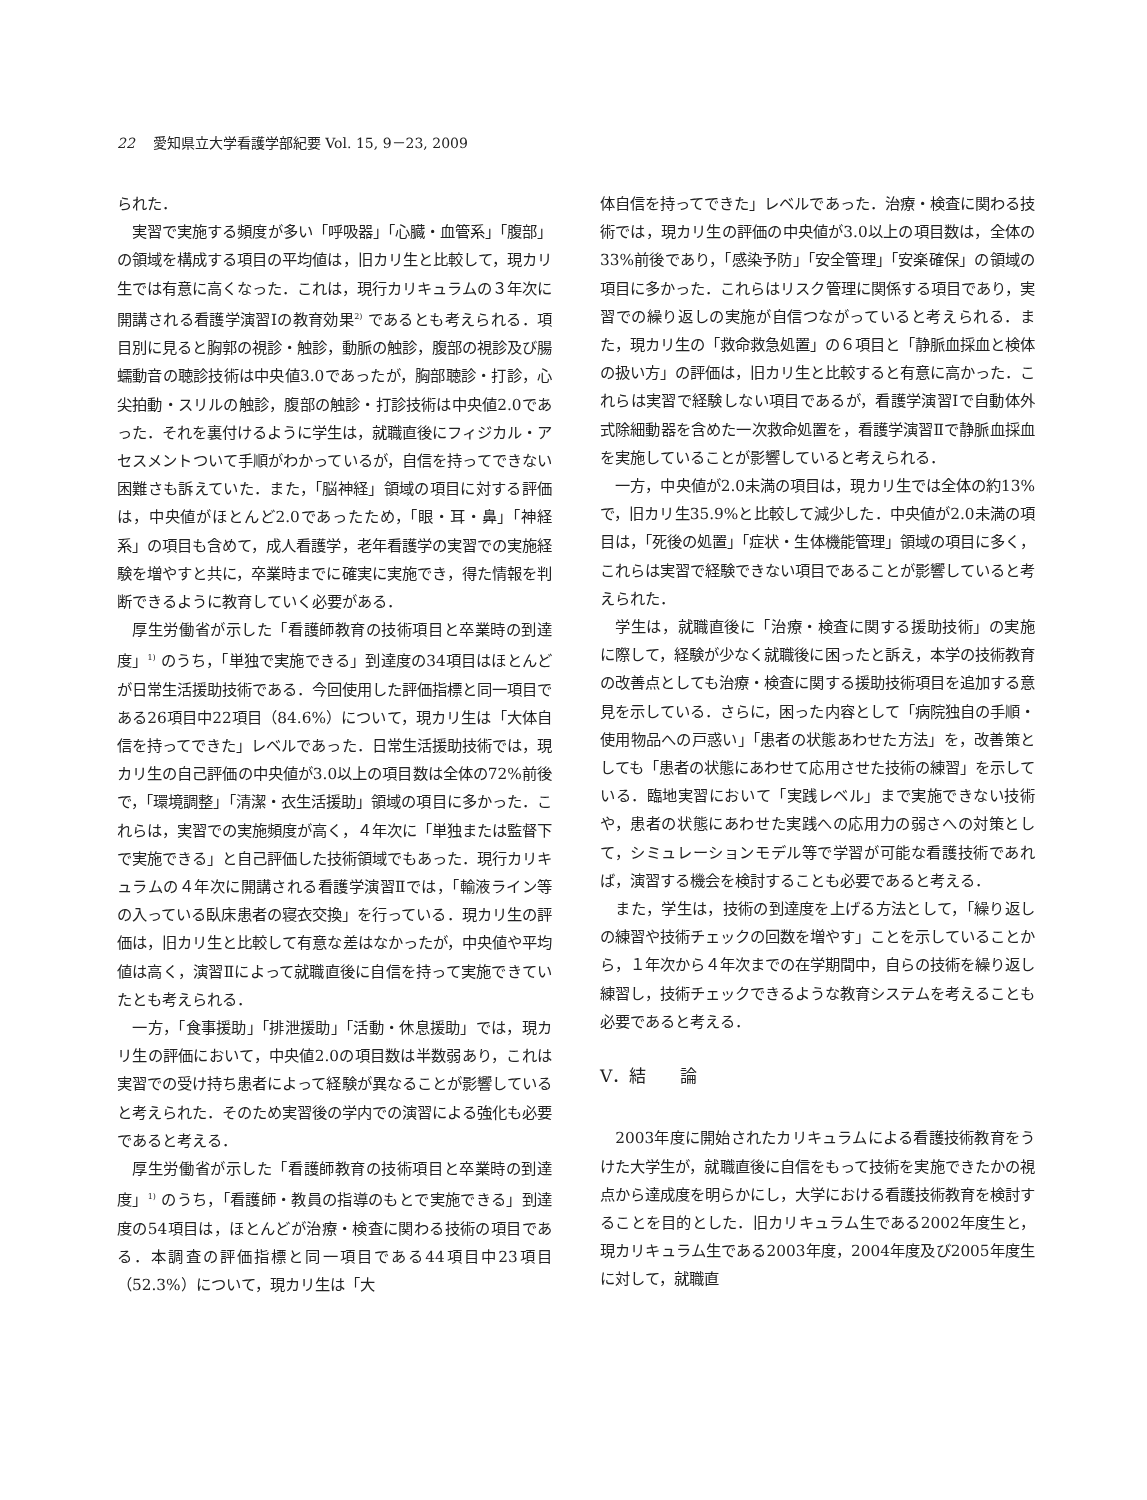22 愛知県立大学看護学部紀要 Vol. 15, 9－23, 2009
られた．
実習で実施する頻度が多い「呼吸器」「心臓・血管系」「腹部」の領域を構成する項目の平均値は，旧カリ生と比較して，現カリ生では有意に高くなった．これは，現行カリキュラムの３年次に開講される看護学演習Ⅰの教育効果<sup>2)</sup> であるとも考えられる．項目別に見ると胸郭の視診・触診，動脈の触診，腹部の視診及び腸蠕動音の聴診技術は中央値3.0であったが，胸部聴診・打診，心尖拍動・スリルの触診，腹部の触診・打診技術は中央値2.0であった．それを裏付けるように学生は，就職直後にフィジカル・アセスメントついて手順がわかっているが，自信を持ってできない困難さも訴えていた．また，「脳神経」領域の項目に対する評価は，中央値がほとんど2.0であったため，「眼・耳・鼻」「神経系」の項目も含めて，成人看護学，老年看護学の実習での実施経験を増やすと共に，卒業時までに確実に実施でき，得た情報を判断できるように教育していく必要がある．
厚生労働省が示した「看護師教育の技術項目と卒業時の到達度」<sup>1)</sup> のうち，「単独で実施できる」到達度の34項目はほとんどが日常生活援助技術である．今回使用した評価指標と同一項目である26項目中22項目（84.6%）について，現カリ生は「大体自信を持ってできた」レベルであった．日常生活援助技術では，現カリ生の自己評価の中央値が3.0以上の項目数は全体の72%前後で，「環境調整」「清潔・衣生活援助」領域の項目に多かった．これらは，実習での実施頻度が高く，４年次に「単独または監督下で実施できる」と自己評価した技術領域でもあった．現行カリキュラムの４年次に開講される看護学演習Ⅱでは，「輸液ライン等の入っている臥床患者の寝衣交換」を行っている．現カリ生の評価は，旧カリ生と比較して有意な差はなかったが，中央値や平均値は高く，演習Ⅱによって就職直後に自信を持って実施できていたとも考えられる．
一方，「食事援助」「排泄援助」「活動・休息援助」では，現カリ生の評価において，中央値2.0の項目数は半数弱あり，これは実習での受け持ち患者によって経験が異なることが影響していると考えられた．そのため実習後の学内での演習による強化も必要であると考える．
厚生労働省が示した「看護師教育の技術項目と卒業時の到達度」<sup>1)</sup> のうち，「看護師・教員の指導のもとで実施できる」到達度の54項目は，ほとんどが治療・検査に関わる技術の項目である．本調査の評価指標と同一項目である44項目中23項目（52.3%）について，現カリ生は「大
体自信を持ってできた」レベルであった．治療・検査に関わる技術では，現カリ生の評価の中央値が3.0以上の項目数は，全体の33%前後であり，「感染予防」「安全管理」「安楽確保」の領域の項目に多かった．これらはリスク管理に関係する項目であり，実習での繰り返しの実施が自信つながっていると考えられる．また，現カリ生の「救命救急処置」の６項目と「静脈血採血と検体の扱い方」の評価は，旧カリ生と比較すると有意に高かった．これらは実習で経験しない項目であるが，看護学演習Ⅰで自動体外式除細動器を含めた一次救命処置を，看護学演習Ⅱで静脈血採血を実施していることが影響していると考えられる．
一方，中央値が2.0未満の項目は，現カリ生では全体の約13%で，旧カリ生35.9%と比較して減少した．中央値が2.0未満の項目は，「死後の処置」「症状・生体機能管理」領域の項目に多く，これらは実習で経験できない項目であることが影響していると考えられた．
学生は，就職直後に「治療・検査に関する援助技術」の実施に際して，経験が少なく就職後に困ったと訴え，本学の技術教育の改善点としても治療・検査に関する援助技術項目を追加する意見を示している．さらに，困った内容として「病院独自の手順・使用物品への戸惑い」「患者の状態あわせた方法」を，改善策としても「患者の状態にあわせて応用させた技術の練習」を示している．臨地実習において「実践レベル」まで実施できない技術や，患者の状態にあわせた実践への応用力の弱さへの対策として，シミュレーションモデル等で学習が可能な看護技術であれば，演習する機会を検討することも必要であると考える．
また，学生は，技術の到達度を上げる方法として，「繰り返しの練習や技術チェックの回数を増やす」ことを示していることから，１年次から４年次までの在学期間中，自らの技術を繰り返し練習し，技術チェックできるような教育システムを考えることも必要であると考える．
Ⅴ．結　　論
2003年度に開始されたカリキュラムによる看護技術教育をうけた大学生が，就職直後に自信をもって技術を実施できたかの視点から達成度を明らかにし，大学における看護技術教育を検討することを目的とした．旧カリキュラム生である2002年度生と，現カリキュラム生である2003年度，2004年度及び2005年度生に対して，就職直